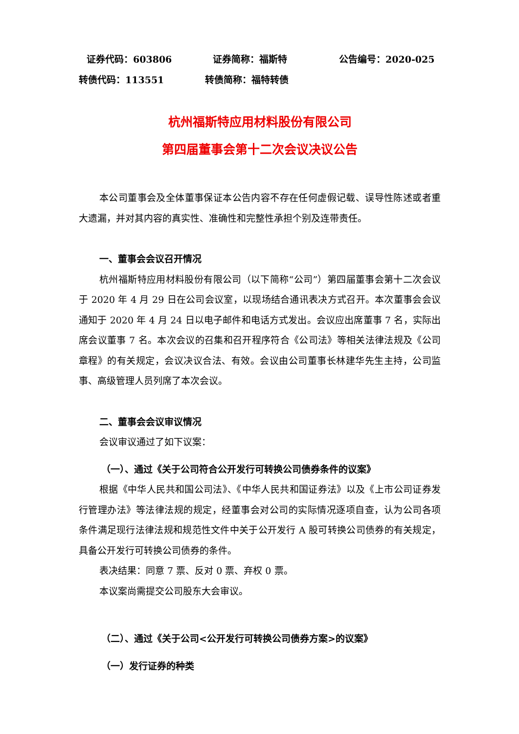证券代码：603806 证券简称：福斯特 公告编号：2020-025
转债代码：113551 转债简称：福特转债
杭州福斯特应用材料股份有限公司
第四届董事会第十二次会议决议公告
本公司董事会及全体董事保证本公告内容不存在任何虚假记载、误导性陈述或者重大遗漏，并对其内容的真实性、准确性和完整性承担个别及连带责任。
一、董事会会议召开情况
杭州福斯特应用材料股份有限公司（以下简称“公司”）第四届董事会第十二次会议于 2020 年 4 月 29 日在公司会议室，以现场结合通讯表决方式召开。本次董事会会议通知于 2020 年 4 月 24 日以电子邮件和电话方式发出。会议应出席董事 7 名，实际出席会议董事 7 名。本次会议的召集和召开程序符合《公司法》等相关法律法规及《公司章程》的有关规定，会议决议合法、有效。会议由公司董事长林建华先生主持，公司监事、高级管理人员列席了本次会议。
二、董事会会议审议情况
会议审议通过了如下议案：
（一）、通过《关于公司符合公开发行可转换公司债券条件的议案》
根据《中华人民共和国公司法》、《中华人民共和国证券法》以及《上市公司证券发行管理办法》等法律法规的规定，经董事会对公司的实际情况逐项自查，认为公司各项条件满足现行法律法规和规范性文件中关于公开发行 A 股可转换公司债券的有关规定，具备公开发行可转换公司债券的条件。
表决结果：同意 7 票、反对 0 票、弃权 0 票。
本议案尚需提交公司股东大会审议。
（二）、通过《关于公司<公开发行可转换公司债券方案>的议案》
（一）发行证券的种类